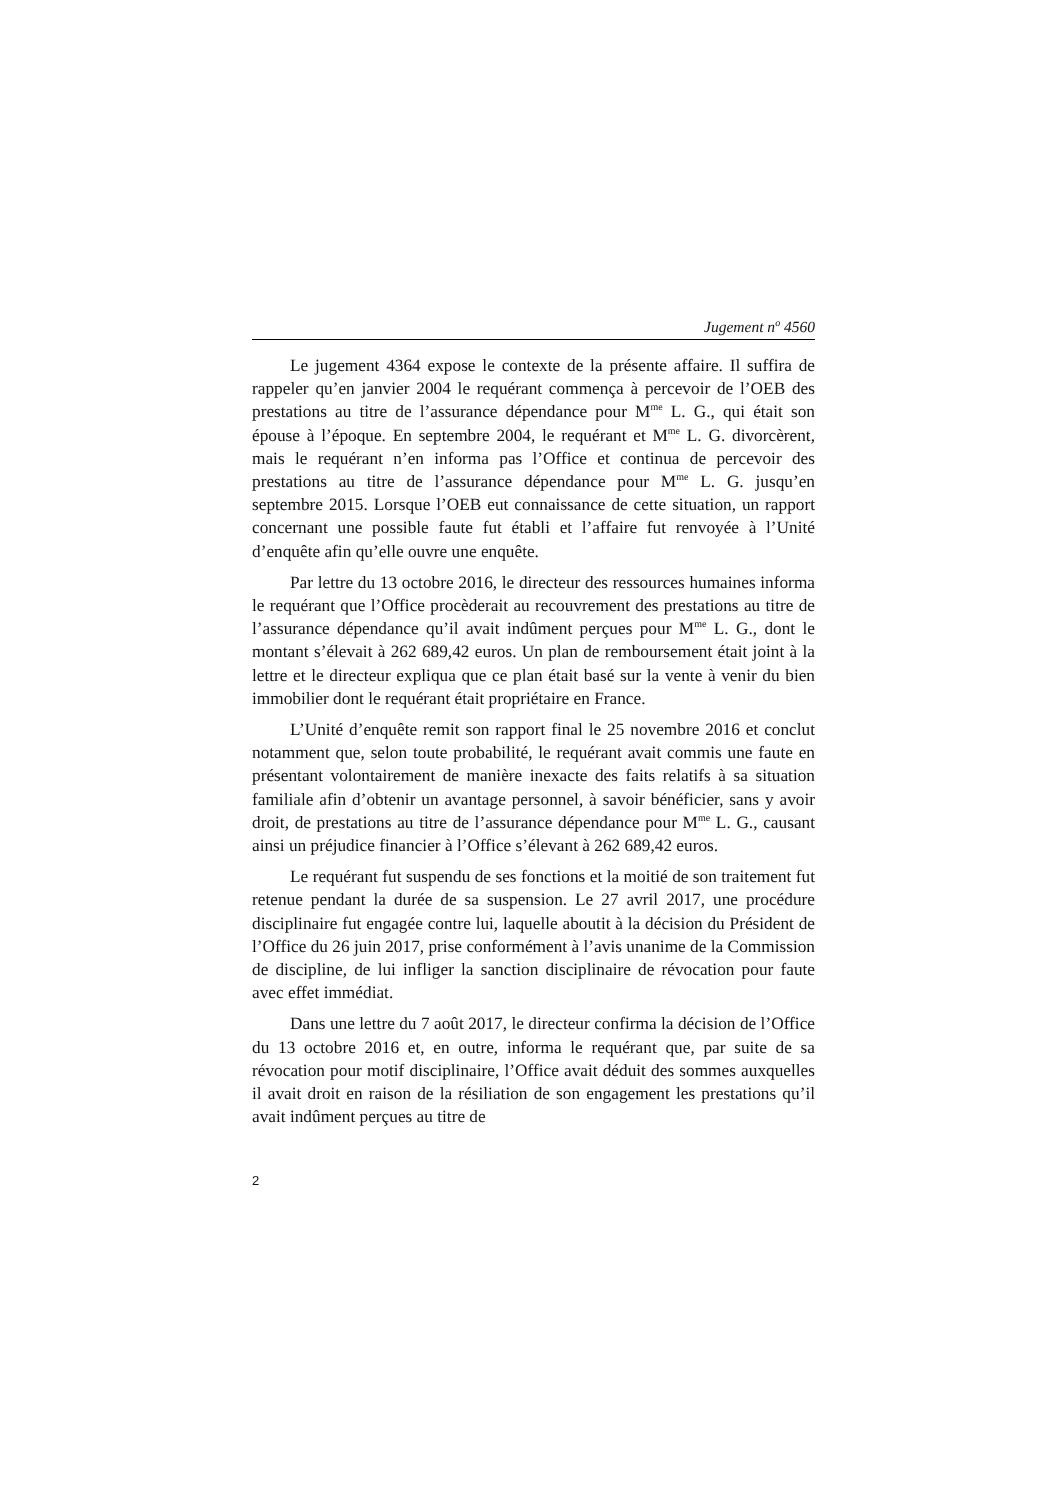Jugement n<sup>o</sup> 4560
Le jugement 4364 expose le contexte de la présente affaire. Il suffira de rappeler qu’en janvier 2004 le requérant commença à percevoir de l’OEB des prestations au titre de l’assurance dépendance pour M<sup>me</sup> L. G., qui était son épouse à l’époque. En septembre 2004, le requérant et M<sup>me</sup> L. G. divorcèrent, mais le requérant n’en informa pas l’Office et continua de percevoir des prestations au titre de l’assurance dépendance pour M<sup>me</sup> L. G. jusqu’en septembre 2015. Lorsque l’OEB eut connaissance de cette situation, un rapport concernant une possible faute fut établi et l’affaire fut renvoyée à l’Unité d’enquête afin qu’elle ouvre une enquête.
Par lettre du 13 octobre 2016, le directeur des ressources humaines informa le requérant que l’Office procèderait au recouvrement des prestations au titre de l’assurance dépendance qu’il avait indûment perçues pour M<sup>me</sup> L. G., dont le montant s’élevait à 262 689,42 euros. Un plan de remboursement était joint à la lettre et le directeur expliqua que ce plan était basé sur la vente à venir du bien immobilier dont le requérant était propriétaire en France.
L’Unité d’enquête remit son rapport final le 25 novembre 2016 et conclut notamment que, selon toute probabilité, le requérant avait commis une faute en présentant volontairement de manière inexacte des faits relatifs à sa situation familiale afin d’obtenir un avantage personnel, à savoir bénéficier, sans y avoir droit, de prestations au titre de l’assurance dépendance pour M<sup>me</sup> L. G., causant ainsi un préjudice financier à l’Office s’élevant à 262 689,42 euros.
Le requérant fut suspendu de ses fonctions et la moitié de son traitement fut retenue pendant la durée de sa suspension. Le 27 avril 2017, une procédure disciplinaire fut engagée contre lui, laquelle aboutit à la décision du Président de l’Office du 26 juin 2017, prise conformément à l’avis unanime de la Commission de discipline, de lui infliger la sanction disciplinaire de révocation pour faute avec effet immédiat.
Dans une lettre du 7 août 2017, le directeur confirma la décision de l’Office du 13 octobre 2016 et, en outre, informa le requérant que, par suite de sa révocation pour motif disciplinaire, l’Office avait déduit des sommes auxquelles il avait droit en raison de la résiliation de son engagement les prestations qu’il avait indûment perçues au titre de
2